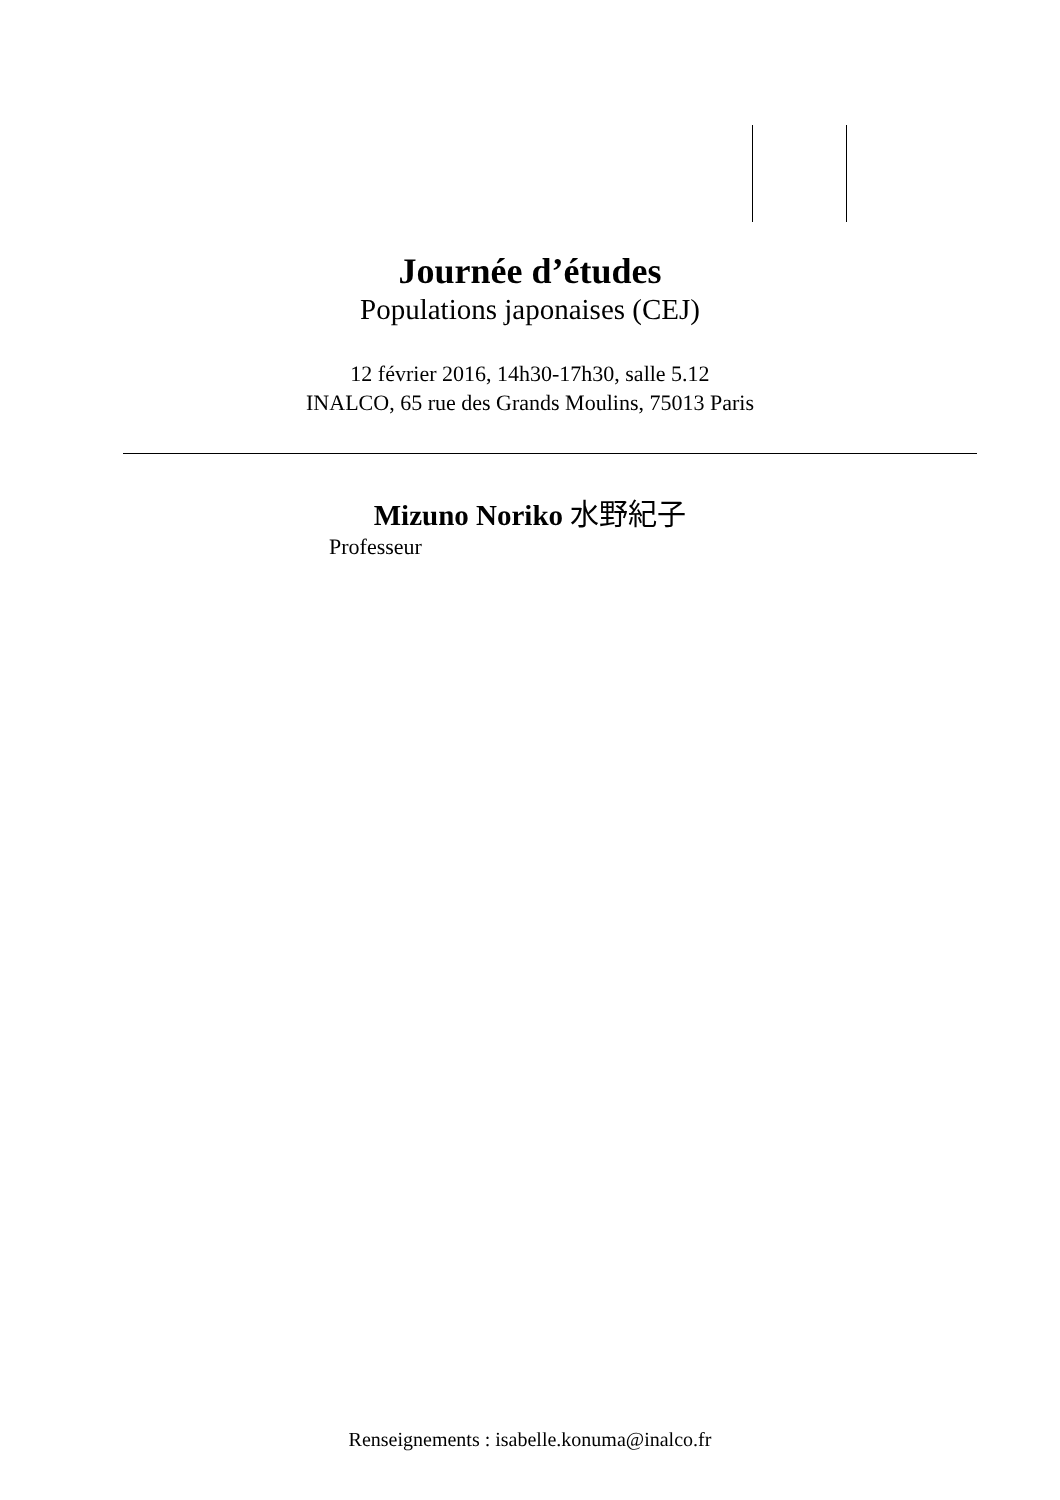Journée d’études
Populations japonaises (CEJ)
12 février 2016, 14h30-17h30, salle 5.12
INALCO, 65 rue des Grands Moulins, 75013 Paris
Mizuno Noriko 水野紀子
Professeur
Renseignements : isabelle.konuma@inalco.fr